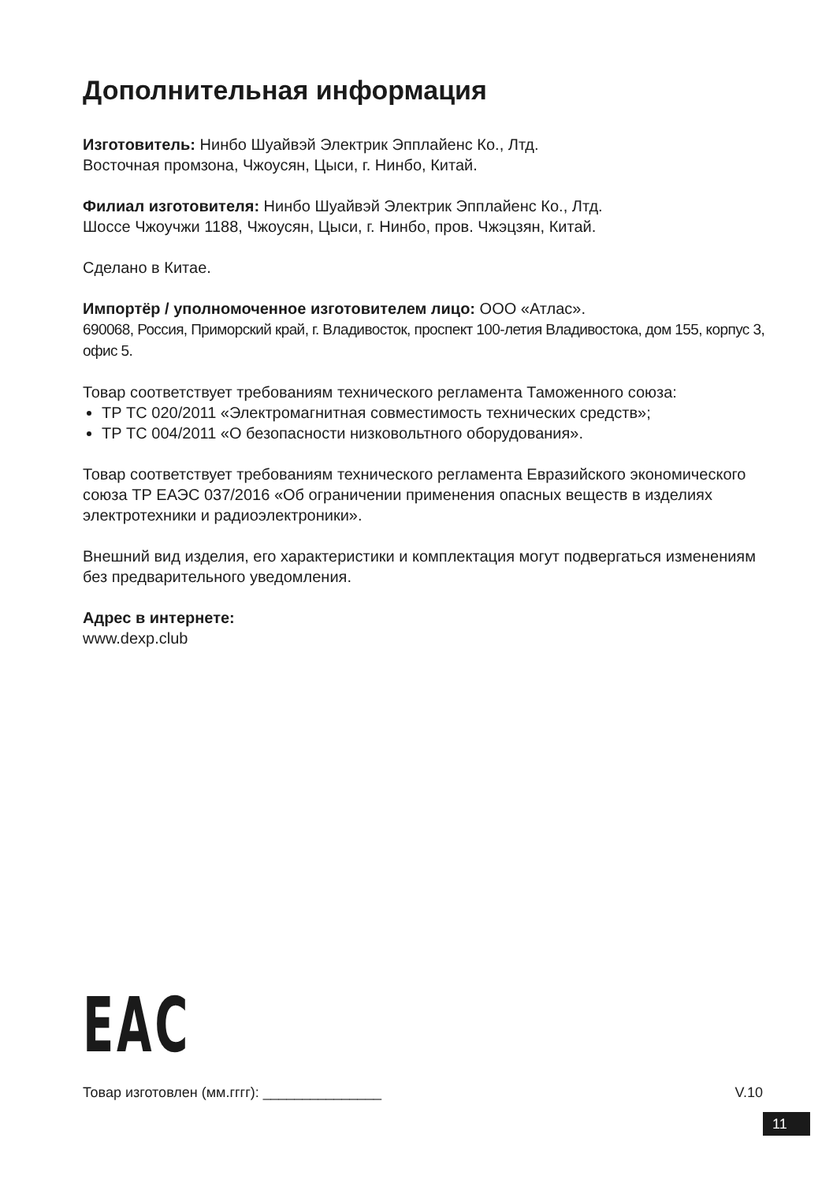Дополнительная информация
Изготовитель: Нинбо Шуайвэй Электрик Эпплайенс Ко., Лтд.
Восточная промзона, Чжоусян, Цыси, г. Нинбо, Китай.
Филиал изготовителя: Нинбо Шуайвэй Электрик Эпплайенс Ко., Лтд.
Шоссе Чжоучжи 1188, Чжоусян, Цыси, г. Нинбо, пров. Чжэцзян, Китай.
Сделано в Китае.
Импортёр / уполномоченное изготовителем лицо: ООО «Атлас».
690068, Россия, Приморский край, г. Владивосток, проспект 100-летия Владивостока, дом 155, корпус 3, офис 5.
Товар соответствует требованиям технического регламента Таможенного союза:
ТР ТС 020/2011 «Электромагнитная совместимость технических средств»;
ТР ТС 004/2011 «О безопасности низковольтного оборудования».
Товар соответствует требованиям технического регламента Евразийского экономического союза ТР ЕАЭС 037/2016 «Об ограничении применения опасных веществ в изделиях электротехники и радиоэлектроники».
Внешний вид изделия, его характеристики и комплектация могут подвергаться изменениям без предварительного уведомления.
Адрес в интернете:
www.dexp.club
EAC
Товар изготовлен (мм.гггг): _______________ V.10
11